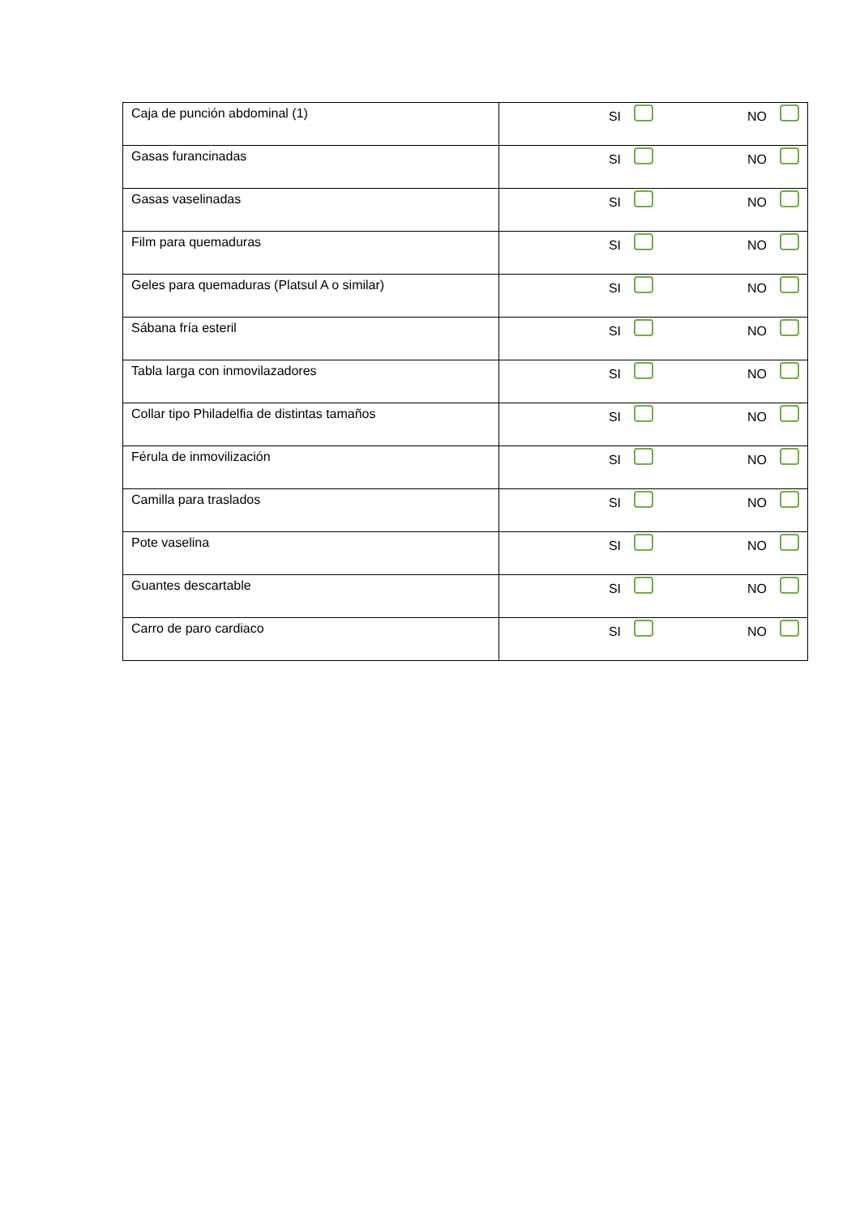| Caja de punción abdominal (1) | SI NO |
| Gasas furancinadas | SI NO |
| Gasas vaselinadas | SI NO |
| Film para quemaduras | SI NO |
| Geles para quemaduras (Platsul A o similar) | SI NO |
| Sábana fría esteril | SI NO |
| Tabla larga con inmovilazadores | SI NO |
| Collar tipo Philadelfia de distintas tamaños | SI NO |
| Férula de inmovilización | SI NO |
| Camilla para traslados | SI NO |
| Pote vaselina | SI NO |
| Guantes descartable | SI NO |
| Carro de paro cardiaco | SI NO |